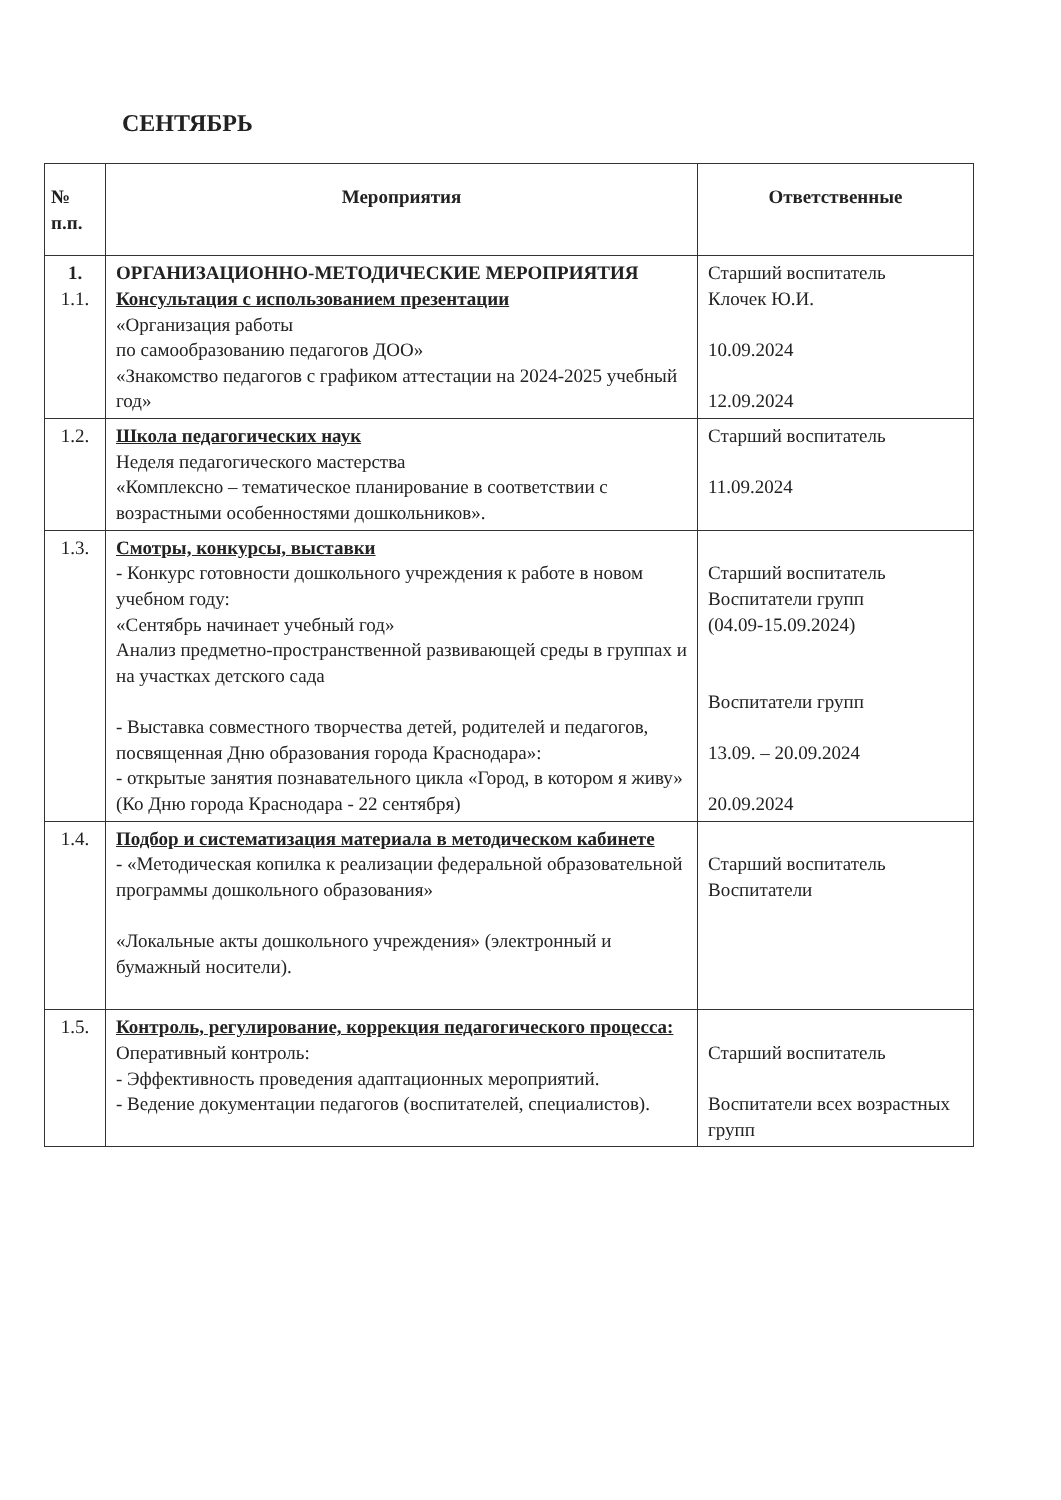СЕНТЯБРЬ
| № п.п. | Мероприятия | Ответственные |
| --- | --- | --- |
| 1. 1.1. | ОРГАНИЗАЦИОННО-МЕТОДИЧЕСКИЕ МЕРОПРИЯТИЯ Консультация с использованием презентации «Организация работы по самообразованию педагогов ДОО» «Знакомство педагогов с графиком аттестации на 2024-2025 учебный год» | Старший воспитатель Клочек Ю.И. 10.09.2024 12.09.2024 |
| 1.2. | Школа педагогических наук Неделя педагогического мастерства «Комплексно – тематическое планирование в соответствии с возрастными особенностями дошкольников». | Старший воспитатель 11.09.2024 |
| 1.3. | Смотры, конкурсы, выставки - Конкурс готовности дошкольного учреждения к работе в новом учебном году: «Сентябрь начинает учебный год» Анализ предметно-пространственной развивающей среды в группах и на участках детского сада - Выставка совместного творчества детей, родителей и педагогов, посвященная Дню образования города Краснодара»: - открытые занятия познавательного цикла «Город, в котором я живу» (Ко Дню города Краснодара - 22 сентября) | Старший воспитатель Воспитатели групп (04.09-15.09.2024) Воспитатели групп 13.09. – 20.09.2024 20.09.2024 |
| 1.4. | Подбор и систематизация материала в методическом кабинете - «Методическая копилка к реализации федеральной образовательной программы дошкольного образования» «Локальные акты дошкольного учреждения» (электронный и бумажный носители). | Старший воспитатель Воспитатели |
| 1.5. | Контроль, регулирование, коррекция педагогического процесса: Оперативный контроль: - Эффективность проведения адаптационных мероприятий. - Ведение документации педагогов (воспитателей, специалистов). | Старший воспитатель Воспитатели всех возрастных групп |